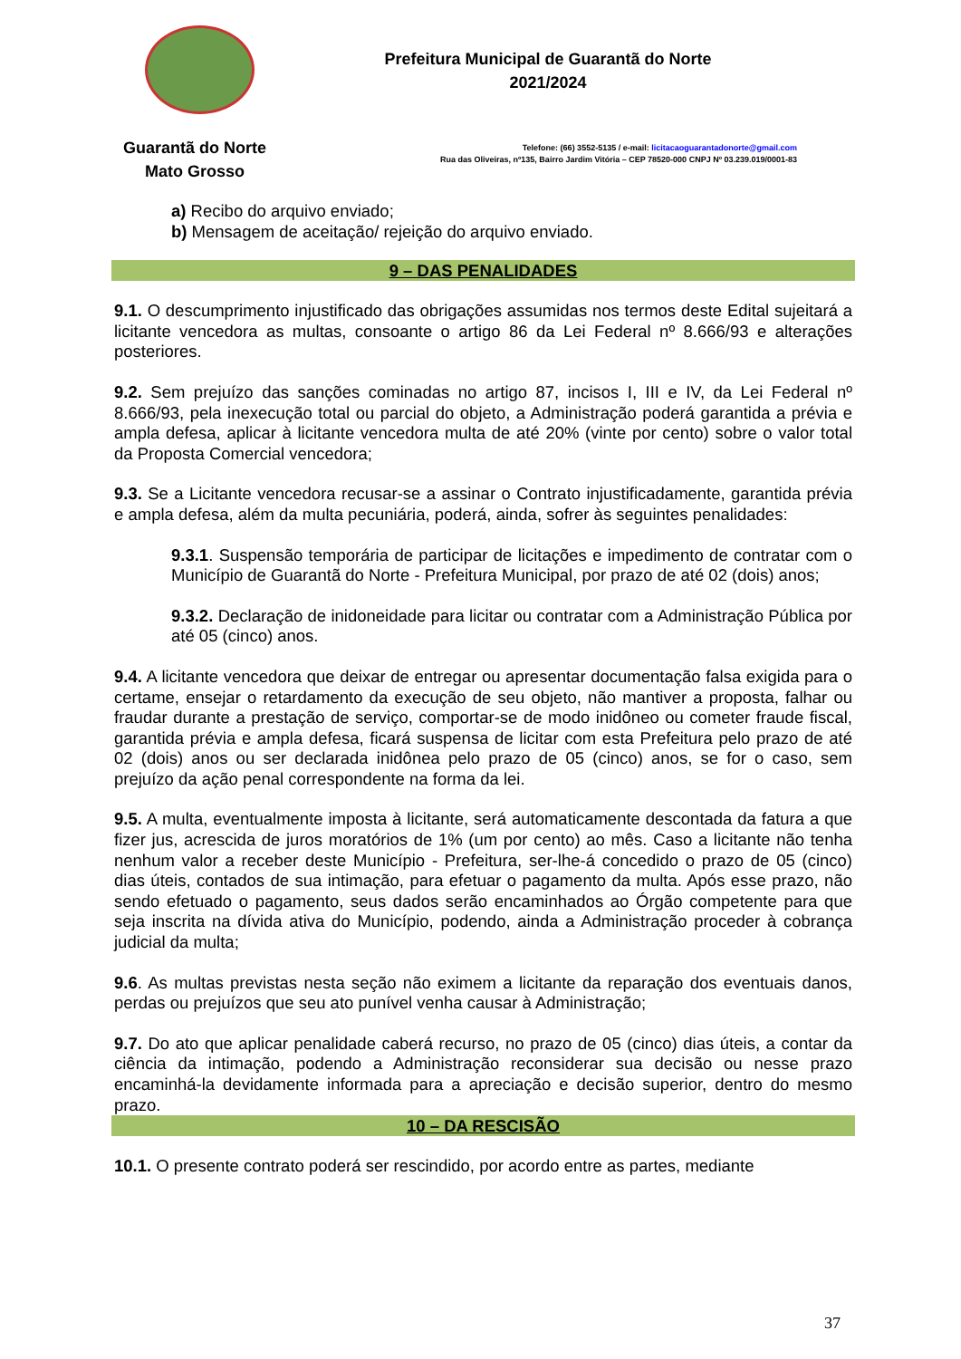Prefeitura Municipal de Guarantã do Norte
2021/2024
Guarantã do Norte
Mato Grosso
Telefone: (66) 3552-5135 / e-mail: licitacaoguarantadonorte@gmail.com
Rua das Oliveiras, nº135, Bairro Jardim Vitória – CEP 78520-000 CNPJ Nº 03.239.019/0001-83
a) Recibo do arquivo enviado;
b) Mensagem de aceitação/ rejeição do arquivo enviado.
9 – DAS PENALIDADES
9.1. O descumprimento injustificado das obrigações assumidas nos termos deste Edital sujeitará a licitante vencedora as multas, consoante o artigo 86 da Lei Federal nº 8.666/93 e alterações posteriores.
9.2. Sem prejuízo das sanções cominadas no artigo 87, incisos I, III e IV, da Lei Federal nº 8.666/93, pela inexecução total ou parcial do objeto, a Administração poderá garantida a prévia e ampla defesa, aplicar à licitante vencedora multa de até 20% (vinte por cento) sobre o valor total da Proposta Comercial vencedora;
9.3. Se a Licitante vencedora recusar-se a assinar o Contrato injustificadamente, garantida prévia e ampla defesa, além da multa pecuniária, poderá, ainda, sofrer às seguintes penalidades:
9.3.1. Suspensão temporária de participar de licitações e impedimento de contratar com o Município de Guarantã do Norte - Prefeitura Municipal, por prazo de até 02 (dois) anos;
9.3.2. Declaração de inidoneidade para licitar ou contratar com a Administração Pública por até 05 (cinco) anos.
9.4. A licitante vencedora que deixar de entregar ou apresentar documentação falsa exigida para o certame, ensejar o retardamento da execução de seu objeto, não mantiver a proposta, falhar ou fraudar durante a prestação de serviço, comportar-se de modo inidôneo ou cometer fraude fiscal, garantida prévia e ampla defesa, ficará suspensa de licitar com esta Prefeitura pelo prazo de até 02 (dois) anos ou ser declarada inidônea pelo prazo de 05 (cinco) anos, se for o caso, sem prejuízo da ação penal correspondente na forma da lei.
9.5. A multa, eventualmente imposta à licitante, será automaticamente descontada da fatura a que fizer jus, acrescida de juros moratórios de 1% (um por cento) ao mês. Caso a licitante não tenha nenhum valor a receber deste Município - Prefeitura, ser-lhe-á concedido o prazo de 05 (cinco) dias úteis, contados de sua intimação, para efetuar o pagamento da multa. Após esse prazo, não sendo efetuado o pagamento, seus dados serão encaminhados ao Órgão competente para que seja inscrita na dívida ativa do Município, podendo, ainda a Administração proceder à cobrança judicial da multa;
9.6. As multas previstas nesta seção não eximem a licitante da reparação dos eventuais danos, perdas ou prejuízos que seu ato punível venha causar à Administração;
9.7. Do ato que aplicar penalidade caberá recurso, no prazo de 05 (cinco) dias úteis, a contar da ciência da intimação, podendo a Administração reconsiderar sua decisão ou nesse prazo encaminhá-la devidamente informada para a apreciação e decisão superior, dentro do mesmo prazo.
10 – DA RESCISÃO
10.1. O presente contrato poderá ser rescindido, por acordo entre as partes, mediante
37